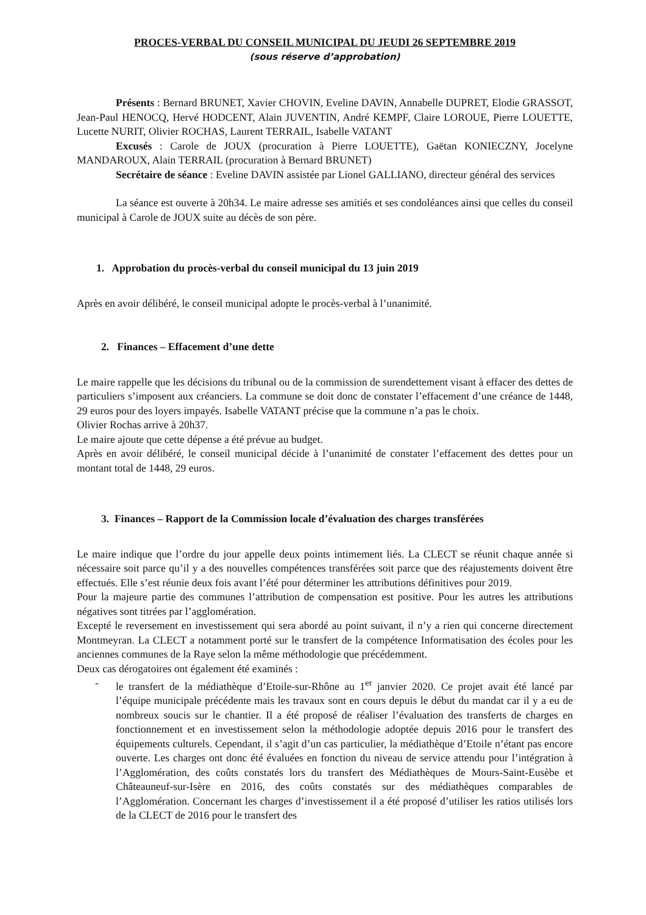PROCES-VERBAL DU CONSEIL MUNICIPAL DU JEUDI 26 SEPTEMBRE 2019
(sous réserve d’approbation)
Présents : Bernard BRUNET, Xavier CHOVIN, Eveline DAVIN, Annabelle DUPRET, Elodie GRASSOT, Jean-Paul HENOCQ, Hervé HODCENT, Alain JUVENTIN, André KEMPF, Claire LOROUE, Pierre LOUETTE, Lucette NURIT, Olivier ROCHAS, Laurent TERRAIL, Isabelle VATANT
Excusés : Carole de JOUX (procuration à Pierre LOUETTE), Gaëtan KONIECZNY, Jocelyne MANDAROUX, Alain TERRAIL (procuration à Bernard BRUNET)
Secrétaire de séance : Eveline DAVIN assistée par Lionel GALLIANO, directeur général des services
La séance est ouverte à 20h34. Le maire adresse ses amitiés et ses condoléances ainsi que celles du conseil municipal à Carole de JOUX suite au décès de son père.
1. Approbation du procès-verbal du conseil municipal du 13 juin 2019
Après en avoir délibéré, le conseil municipal adopte le procès-verbal à l’unanimité.
2. Finances – Effacement d’une dette
Le maire rappelle que les décisions du tribunal ou de la commission de surendettement visant à effacer des dettes de particuliers s’imposent aux créanciers. La commune se doit donc de constater l’effacement d’une créance de 1448, 29 euros pour des loyers impayés. Isabelle VATANT précise que la commune n’a pas le choix.
Olivier Rochas arrive à 20h37.
Le maire ajoute que cette dépense a été prévue au budget.
Après en avoir délibéré, le conseil municipal décide à l’unanimité de constater l’effacement des dettes pour un montant total de 1448, 29 euros.
3. Finances – Rapport de la Commission locale d’évaluation des charges transférées
Le maire indique que l’ordre du jour appelle deux points intimement liés. La CLECT se réunit chaque année si nécessaire soit parce qu’il y a des nouvelles compétences transférées soit parce que des réajustements doivent être effectués. Elle s’est réunie deux fois avant l’été pour déterminer les attributions définitives pour 2019.
Pour la majeure partie des communes l’attribution de compensation est positive. Pour les autres les attributions négatives sont titrées par l’agglomération.
Excepté le reversement en investissement qui sera abordé au point suivant, il n’y a rien qui concerne directement Montmeyran. La CLECT a notamment porté sur le transfert de la compétence Informatisation des écoles pour les anciennes communes de la Raye selon la même méthodologie que précédemment.
Deux cas dérogatoires ont également été examinés :
- le transfert de la médiathèque d’Etoile-sur-Rhône au 1<sup>er</sup> janvier 2020. Ce projet avait été lancé par l’équipe municipale précédente mais les travaux sont en cours depuis le début du mandat car il y a eu de nombreux soucis sur le chantier. Il a été proposé de réaliser l’évaluation des transferts de charges en fonctionnement et en investissement selon la méthodologie adoptée depuis 2016 pour le transfert des équipements culturels. Cependant, il s’agit d’un cas particulier, la médiathèque d’Etoile n’étant pas encore ouverte. Les charges ont donc été évaluées en fonction du niveau de service attendu pour l’intégration à l’Agglomération, des coûts constatés lors du transfert des Médiathèques de Mours-Saint-Eusèbe et Châteauneuf-sur-Isère en 2016, des coûts constatés sur des médiathèques comparables de l’Agglomération. Concernant les charges d’investissement il a été proposé d’utiliser les ratios utilisés lors de la CLECT de 2016 pour le transfert des